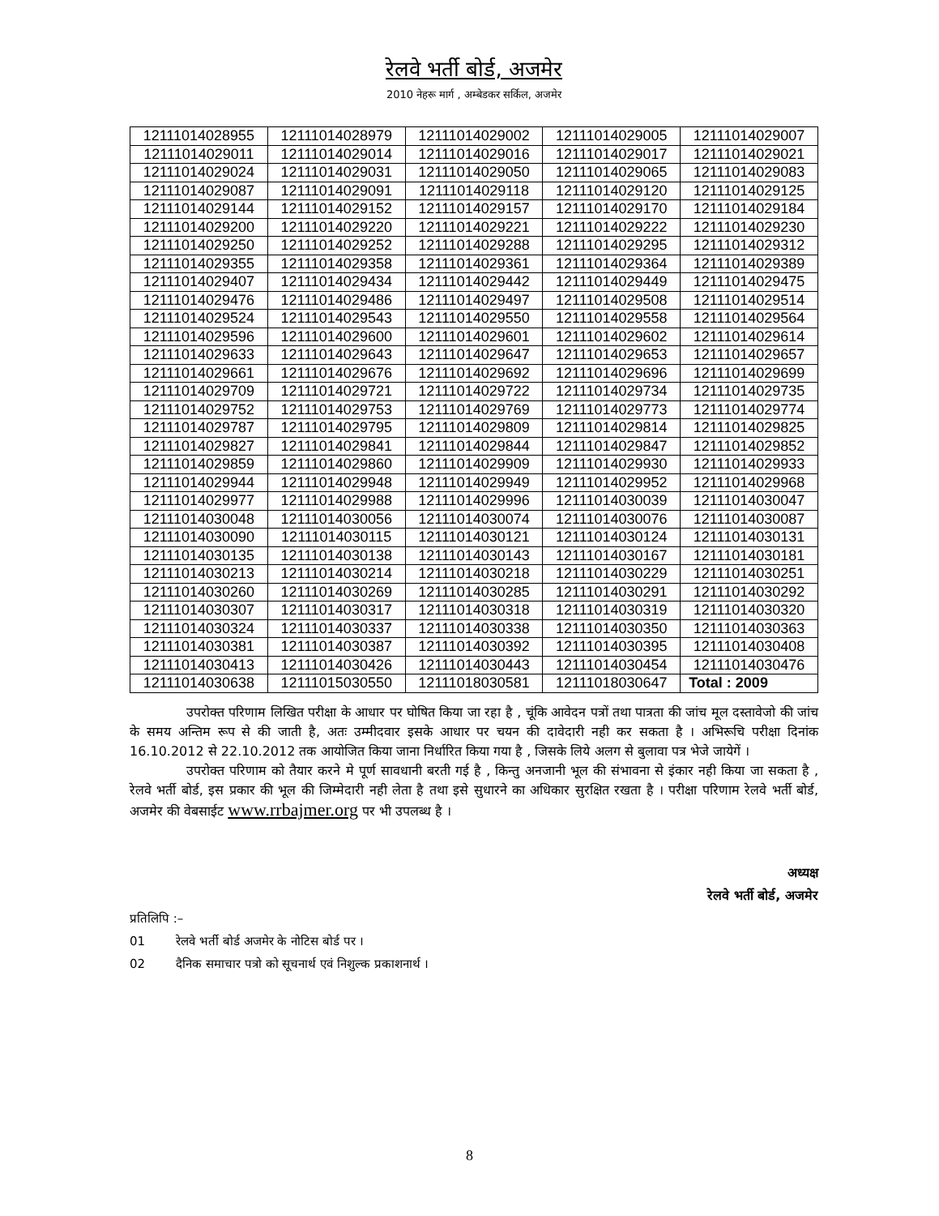रेलवे भर्ती बोर्ड, अजमेर
2010 नेहरू मार्ग , अम्बेडकर सर्किल, अजमेर
| 12111014028955 | 12111014028979 | 12111014029002 | 12111014029005 | 12111014029007 |
| 12111014029011 | 12111014029014 | 12111014029016 | 12111014029017 | 12111014029021 |
| 12111014029024 | 12111014029031 | 12111014029050 | 12111014029065 | 12111014029083 |
| 12111014029087 | 12111014029091 | 12111014029118 | 12111014029120 | 12111014029125 |
| 12111014029144 | 12111014029152 | 12111014029157 | 12111014029170 | 12111014029184 |
| 12111014029200 | 12111014029220 | 12111014029221 | 12111014029222 | 12111014029230 |
| 12111014029250 | 12111014029252 | 12111014029288 | 12111014029295 | 12111014029312 |
| 12111014029355 | 12111014029358 | 12111014029361 | 12111014029364 | 12111014029389 |
| 12111014029407 | 12111014029434 | 12111014029442 | 12111014029449 | 12111014029475 |
| 12111014029476 | 12111014029486 | 12111014029497 | 12111014029508 | 12111014029514 |
| 12111014029524 | 12111014029543 | 12111014029550 | 12111014029558 | 12111014029564 |
| 12111014029596 | 12111014029600 | 12111014029601 | 12111014029602 | 12111014029614 |
| 12111014029633 | 12111014029643 | 12111014029647 | 12111014029653 | 12111014029657 |
| 12111014029661 | 12111014029676 | 12111014029692 | 12111014029696 | 12111014029699 |
| 12111014029709 | 12111014029721 | 12111014029722 | 12111014029734 | 12111014029735 |
| 12111014029752 | 12111014029753 | 12111014029769 | 12111014029773 | 12111014029774 |
| 12111014029787 | 12111014029795 | 12111014029809 | 12111014029814 | 12111014029825 |
| 12111014029827 | 12111014029841 | 12111014029844 | 12111014029847 | 12111014029852 |
| 12111014029859 | 12111014029860 | 12111014029909 | 12111014029930 | 12111014029933 |
| 12111014029944 | 12111014029948 | 12111014029949 | 12111014029952 | 12111014029968 |
| 12111014029977 | 12111014029988 | 12111014029996 | 12111014030039 | 12111014030047 |
| 12111014030048 | 12111014030056 | 12111014030074 | 12111014030076 | 12111014030087 |
| 12111014030090 | 12111014030115 | 12111014030121 | 12111014030124 | 12111014030131 |
| 12111014030135 | 12111014030138 | 12111014030143 | 12111014030167 | 12111014030181 |
| 12111014030213 | 12111014030214 | 12111014030218 | 12111014030229 | 12111014030251 |
| 12111014030260 | 12111014030269 | 12111014030285 | 12111014030291 | 12111014030292 |
| 12111014030307 | 12111014030317 | 12111014030318 | 12111014030319 | 12111014030320 |
| 12111014030324 | 12111014030337 | 12111014030338 | 12111014030350 | 12111014030363 |
| 12111014030381 | 12111014030387 | 12111014030392 | 12111014030395 | 12111014030408 |
| 12111014030413 | 12111014030426 | 12111014030443 | 12111014030454 | 12111014030476 |
| 12111014030638 | 12111015030550 | 12111018030581 | 12111018030647 | Total : 2009 |
उपरोक्त परिणाम लिखित परीक्षा के आधार पर घोषित किया जा रहा है , चूंकि आवेदन पत्रों तथा पात्रता की जांच मूल दस्तावेजो की जांच के समय अन्तिम रूप से की जाती है, अतः उम्मीदवार इसके आधार पर चयन की दावेदारी नही कर सकता है । अभिरूचि परीक्षा दिनांक 16.10.2012 से 22.10.2012 तक आयोजित किया जाना निर्धारित किया गया है , जिसके लिये अलग से बुलावा पत्र भेजे जायेगें ।
उपरोक्त परिणाम को तैयार करने मे पूर्ण सावधानी बरती गई है , किन्तु अनजानी भूल की संभावना से इंकार नही किया जा सकता है , रेलवे भर्ती बोर्ड, इस प्रकार की भूल की जिम्मेदारी नही लेता है तथा इसे सुधारने का अधिकार सुरक्षित रखता है । परीक्षा परिणाम रेलवे भर्ती बोर्ड, अजमेर की वेबसाईट www.rrbajmer.org पर भी उपलब्ध है ।
अध्यक्ष
रेलवे भर्ती बोर्ड, अजमेर
प्रतिलिपि :–
01 रेलवे भर्ती बोर्ड अजमेर के नोटिस बोर्ड पर ।
02 दैनिक समाचार पत्रो को सूचनार्थ एवं निशुल्क प्रकाशनार्थ ।
8